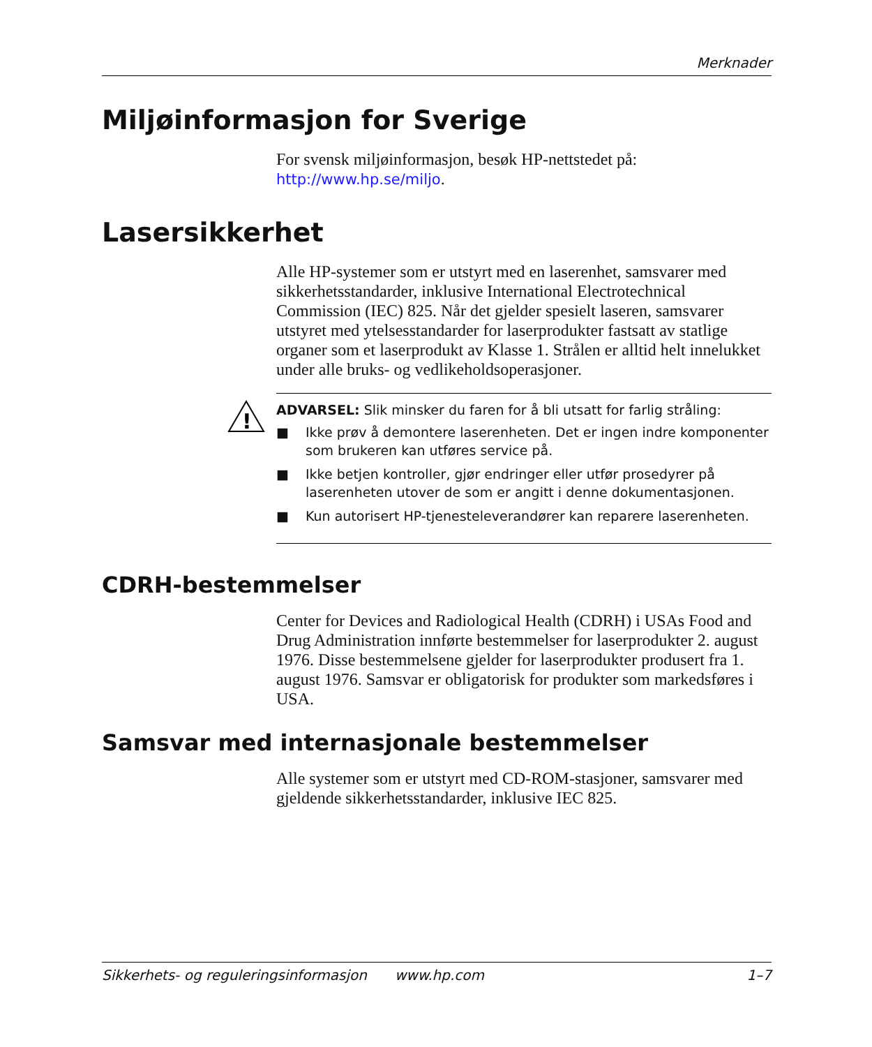Merknader
Miljøinformasjon for Sverige
For svensk miljøinformasjon, besøk HP-nettstedet på:
http://www.hp.se/miljo.
Lasersikkerhet
Alle HP-systemer som er utstyrt med en laserenhet, samsvarer med sikkerhetsstandarder, inklusive International Electrotechnical Commission (IEC) 825. Når det gjelder spesielt laseren, samsvarer utstyret med ytelsesstandarder for laserprodukter fastsatt av statlige organer som et laserprodukt av Klasse 1. Strålen er alltid helt innelukket under alle bruks- og vedlikeholdsoperasjoner.
!
ADVARSEL: Slik minsker du faren for å bli utsatt for farlig stråling:
■ Ikke prøv å demontere laserenheten. Det er ingen indre komponenter som brukeren kan utføres service på.
■ Ikke betjen kontroller, gjør endringer eller utfør prosedyrer på laserenheten utover de som er angitt i denne dokumentasjonen.
■ Kun autorisert HP-tjenesteleverandører kan reparere laserenheten.
CDRH-bestemmelser
Center for Devices and Radiological Health (CDRH) i USAs Food and Drug Administration innførte bestemmelser for laserprodukter 2. august 1976. Disse bestemmelsene gjelder for laserprodukter produsert fra 1. august 1976. Samsvar er obligatorisk for produkter som markedsføres i USA.
Samsvar med internasjonale bestemmelser
Alle systemer som er utstyrt med CD-ROM-stasjoner, samsvarer med gjeldende sikkerhetsstandarder, inklusive IEC 825.
Sikkerhets- og reguleringsinformasjon www.hp.com 1–7